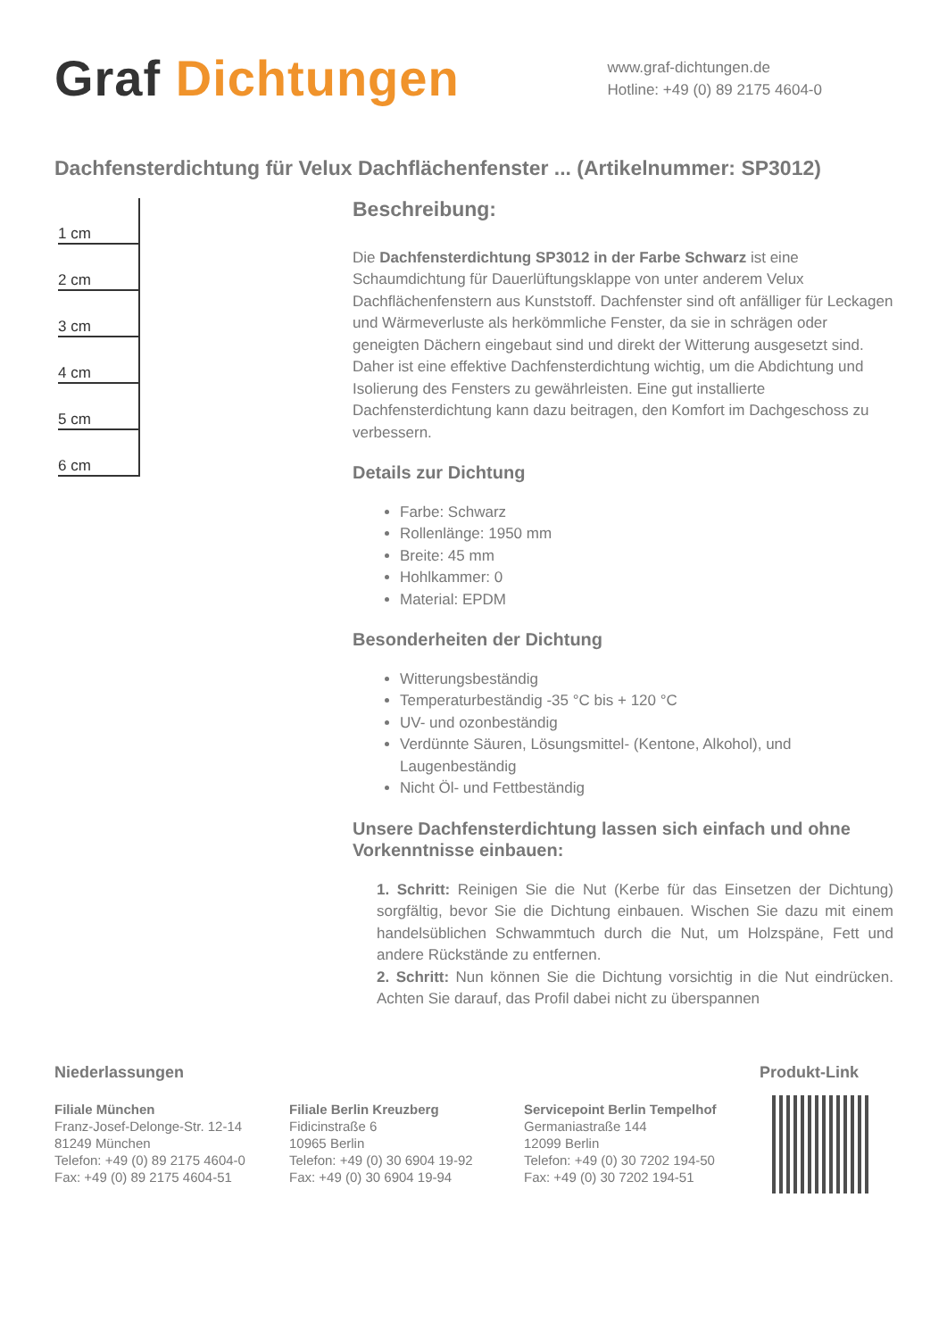Graf Dichtungen
www.graf-dichtungen.de
Hotline: +49 (0) 89 2175 4604-0
Dachfensterdichtung für Velux Dachflächenfenster ... (Artikelnummer: SP3012)
1 cm
2 cm
3 cm
4 cm
5 cm
6 cm
Beschreibung:
Die Dachfensterdichtung SP3012 in der Farbe Schwarz ist eine Schaumdichtung für Dauerlüftungsklappe von unter anderem Velux Dachflächenfenstern aus Kunststoff. Dachfenster sind oft anfälliger für Leckagen und Wärmeverluste als herkömmliche Fenster, da sie in schrägen oder geneigten Dächern eingebaut sind und direkt der Witterung ausgesetzt sind. Daher ist eine effektive Dachfensterdichtung wichtig, um die Abdichtung und Isolierung des Fensters zu gewährleisten. Eine gut installierte Dachfensterdichtung kann dazu beitragen, den Komfort im Dachgeschoss zu verbessern.
Details zur Dichtung
Farbe: Schwarz
Rollenlänge: 1950 mm
Breite: 45 mm
Hohlkammer: 0
Material: EPDM
Besonderheiten der Dichtung
Witterungsbeständig
Temperaturbeständig -35 °C bis + 120 °C
UV- und ozonbeständig
Verdünnte Säuren, Lösungsmittel- (Kentone, Alkohol), und Laugenbeständig
Nicht Öl- und Fettbeständig
Unsere Dachfensterdichtung lassen sich einfach und ohne Vorkenntnisse einbauen:
1. Schritt: Reinigen Sie die Nut (Kerbe für das Einsetzen der Dichtung) sorgfältig, bevor Sie die Dichtung einbauen. Wischen Sie dazu mit einem handelsüblichen Schwammtuch durch die Nut, um Holzspäne, Fett und andere Rückstände zu entfernen.
2. Schritt: Nun können Sie die Dichtung vorsichtig in die Nut eindrücken. Achten Sie darauf, das Profil dabei nicht zu überspannen
Niederlassungen
Filiale München
Franz-Josef-Delonge-Str. 12-14
81249 München
Telefon: +49 (0) 89 2175 4604-0
Fax: +49 (0) 89 2175 4604-51
Filiale Berlin Kreuzberg
Fidicinstraße 6
10965 Berlin
Telefon: +49 (0) 30 6904 19-92
Fax: +49 (0) 30 6904 19-94
Servicepoint Berlin Tempelhof
Germaniastraße 144
12099 Berlin
Telefon: +49 (0) 30 7202 194-50
Fax: +49 (0) 30 7202 194-51
Produkt-Link